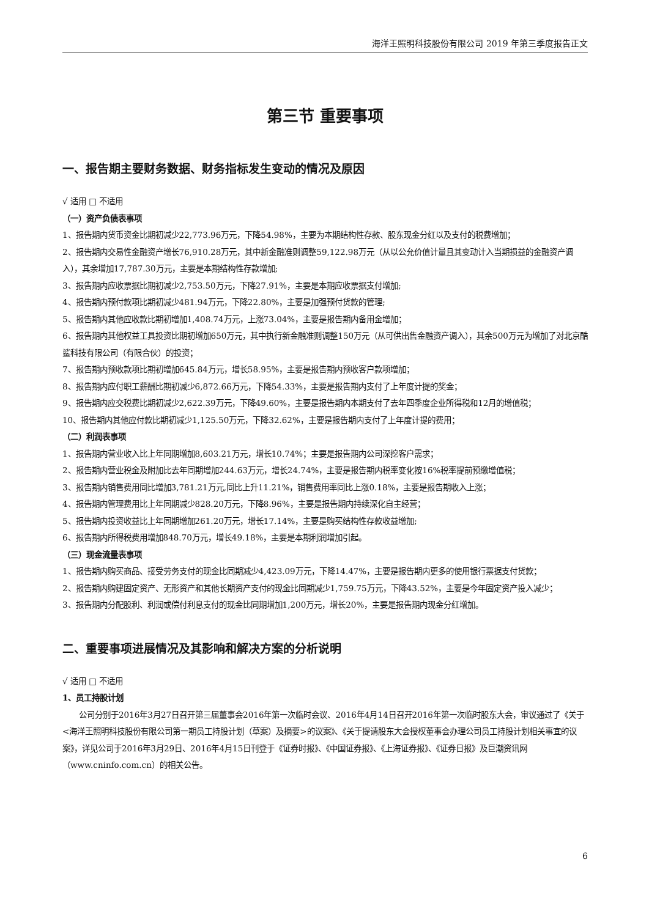海洋王照明科技股份有限公司 2019 年第三季度报告正文
第三节 重要事项
一、报告期主要财务数据、财务指标发生变动的情况及原因
√ 适用 □ 不适用
（一）资产负债表事项
1、报告期内货币资金比期初减少22,773.96万元，下降54.98%，主要为本期结构性存款、股东现金分红以及支付的税费增加；
2、报告期内交易性金融资产增长76,910.28万元，其中新金融准则调整59,122.98万元（从以公允价值计量且其变动计入当期损益的金融资产调入），其余增加17,787.30万元，主要是本期结构性存款增加;
3、报告期内应收票据比期初减少2,753.50万元，下降27.91%，主要是本期应收票据支付增加;
4、报告期内预付款项比期初减少481.94万元，下降22.80%，主要是加强预付货款的管理;
5、报告期内其他应收款比期初增加1,408.74万元，上涨73.04%，主要是报告期内备用金增加；
6、报告期内其他权益工具投资比期初增加650万元，其中执行新金融准则调整150万元（从可供出售金融资产调入），其余500万元为增加了对北京酷鲨科技有限公司（有限合伙）的投资；
7、报告期内预收款项比期初增加645.84万元，增长58.95%，主要是报告期内预收客户款项增加；
8、报告期内应付职工薪酬比期初减少6,872.66万元，下降54.33%，主要是报告期内支付了上年度计提的奖金；
9、报告期内应交税费比期初减少2,622.39万元，下降49.60%，主要是报告期内本期支付了去年四季度企业所得税和12月的增值税；
10、报告期内其他应付款比期初减少1,125.50万元，下降32.62%，主要是报告期内支付了上年度计提的费用；
（二）利润表事项
1、报告期内营业收入比上年同期增加8,603.21万元，增长10.74%；主要是报告期内公司深挖客户需求；
2、报告期内营业税金及附加比去年同期增加244.63万元，增长24.74%，主要是报告期内税率变化按16%税率提前预缴增值税；
3、报告期内销售费用同比增加3,781.21万元,同比上升11.21%，销售费用率同比上涨0.18%，主要是报告期收入上涨；
4、报告期内管理费用比上年同期减少828.20万元，下降8.96%，主要是报告期内持续深化自主经营；
5、报告期内投资收益比上年同期增加261.20万元，增长17.14%，主要是购买结构性存款收益增加;
6、报告期内所得税费用增加848.70万元，增长49.18%，主要是本期利润增加引起。
（三）现金流量表事项
1、报告期内购买商品、接受劳务支付的现金比同期减少4,423.09万元，下降14.47%，主要是报告期内更多的使用银行票据支付货款；
2、报告期内购建固定资产、无形资产和其他长期资产支付的现金比同期减少1,759.75万元，下降43.52%，主要是今年固定资产投入减少；
3、报告期内分配股利、利润或偿付利息支付的现金比同期增加1,200万元，增长20%，主要是报告期内现金分红增加。
二、重要事项进展情况及其影响和解决方案的分析说明
√ 适用 □ 不适用
1、员工持股计划
公司分别于2016年3月27日召开第三届董事会2016年第一次临时会议、2016年4月14日召开2016年第一次临时股东大会，审议通过了《关于<海洋王照明科技股份有限公司第一期员工持股计划（草案）及摘要>的议案》、《关于提请股东大会授权董事会办理公司员工持股计划相关事宜的议案》，详见公司于2016年3月29日、2016年4月15日刊登于《证券时报》、《中国证券报》、《上海证券报》、《证券日报》及巨潮资讯网（www.cninfo.com.cn）的相关公告。
6